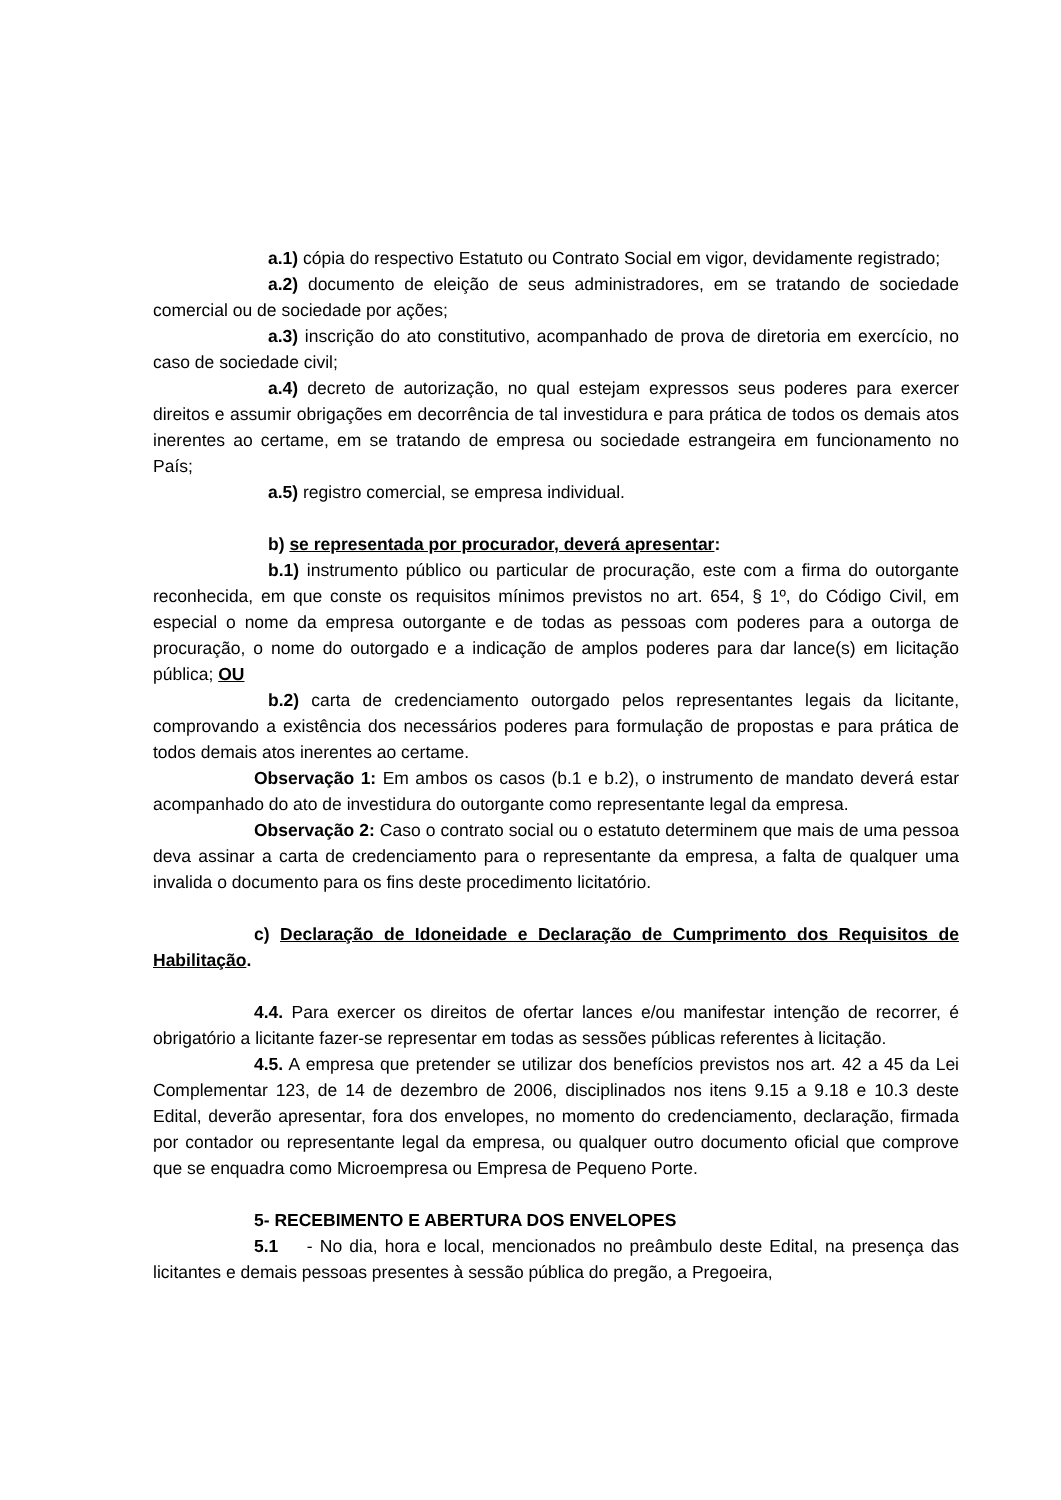a.1) cópia do respectivo Estatuto ou Contrato Social em vigor, devidamente registrado;
a.2) documento de eleição de seus administradores, em se tratando de sociedade comercial ou de sociedade por ações;
a.3) inscrição do ato constitutivo, acompanhado de prova de diretoria em exercício, no caso de sociedade civil;
a.4) decreto de autorização, no qual estejam expressos seus poderes para exercer direitos e assumir obrigações em decorrência de tal investidura e para prática de todos os demais atos inerentes ao certame, em se tratando de empresa ou sociedade estrangeira em funcionamento no País;
a.5) registro comercial, se empresa individual.
b) se representada por procurador, deverá apresentar:
b.1) instrumento público ou particular de procuração, este com a firma do outorgante reconhecida, em que conste os requisitos mínimos previstos no art. 654, § 1º, do Código Civil, em especial o nome da empresa outorgante e de todas as pessoas com poderes para a outorga de procuração, o nome do outorgado e a indicação de amplos poderes para dar lance(s) em licitação pública; OU
b.2) carta de credenciamento outorgado pelos representantes legais da licitante, comprovando a existência dos necessários poderes para formulação de propostas e para prática de todos demais atos inerentes ao certame.
Observação 1: Em ambos os casos (b.1 e b.2), o instrumento de mandato deverá estar acompanhado do ato de investidura do outorgante como representante legal da empresa.
Observação 2: Caso o contrato social ou o estatuto determinem que mais de uma pessoa deva assinar a carta de credenciamento para o representante da empresa, a falta de qualquer uma invalida o documento para os fins deste procedimento licitatório.
c) Declaração de Idoneidade e Declaração de Cumprimento dos Requisitos de Habilitação.
4.4. Para exercer os direitos de ofertar lances e/ou manifestar intenção de recorrer, é obrigatório a licitante fazer-se representar em todas as sessões públicas referentes à licitação.
4.5. A empresa que pretender se utilizar dos benefícios previstos nos art. 42 a 45 da Lei Complementar 123, de 14 de dezembro de 2006, disciplinados nos itens 9.15 a 9.18 e 10.3 deste Edital, deverão apresentar, fora dos envelopes, no momento do credenciamento, declaração, firmada por contador ou representante legal da empresa, ou qualquer outro documento oficial que comprove que se enquadra como Microempresa ou Empresa de Pequeno Porte.
5- RECEBIMENTO E ABERTURA DOS ENVELOPES
5.1 - No dia, hora e local, mencionados no preâmbulo deste Edital, na presença das licitantes e demais pessoas presentes à sessão pública do pregão, a Pregoeira,